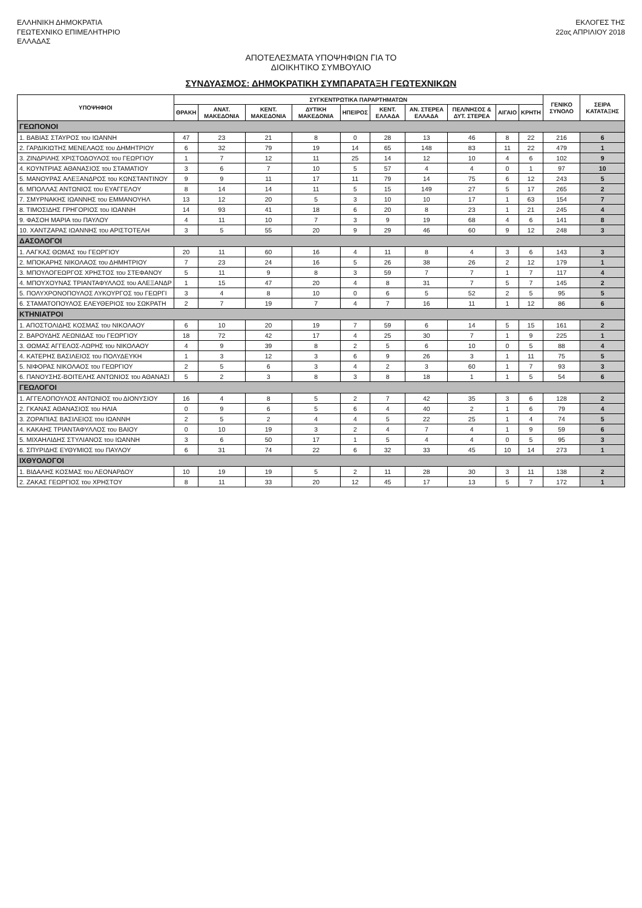ΕΛΛΗΝΙΚΗ ΔΗΜΟΚΡΑΤΙΑ
ΓΕΩΤΕΧΝΙΚΟ ΕΠΙΜΕΛΗΤΗΡΙΟ
ΕΛΛΑΔΑΣ
ΕΚΛΟΓΕΣ ΤΗΣ
22ας ΑΠΡΙΛΙΟΥ 2018
ΑΠΟΤΕΛΕΣΜΑΤΑ ΥΠΟΨΗΦΙΩΝ ΓΙΑ ΤΟ
ΔΙΟΙΚΗΤΙΚΟ ΣΥΜΒΟΥΛΙΟ
ΣΥΝΔΥΑΣΜΟΣ: ΔΗΜΟΚΡΑΤΙΚΗ ΣΥΜΠΑΡΑΤΑΞΗ ΓΕΩΤΕΧΝΙΚΩΝ
| ΥΠΟΨΗΦΙΟΙ | ΣΥΓΚΕΝΤΡΩΤΙΚΑ ΠΑΡΑΡΤΗΜΑΤΩΝ | | | | | | | | | | ΓΕΝΙΚΟ ΣΥΝΟΛΟ | ΣΕΙΡΑ ΚΑΤΑΤΑΞΗΣ |
| --- | --- | --- | --- | --- | --- | --- | --- | --- | --- | --- | --- | --- |
| | ΘΡΑΚΗ | ΑΝΑΤ. ΜΑΚΕΔΟΝΙΑ | ΚΕΝΤ. ΜΑΚΕΔΟΝΙΑ | ΔΥΤΙΚΗ ΜΑΚΕΔΟΝΙΑ | ΗΠΕΙΡΟΣ | ΚΕΝΤ. ΕΛΛΑΔΑ | ΑΝ. ΣΤΕΡΕΑ ΕΛΛΑΔΑ | ΠΕΛ/ΝΗΣΟΣ & ΔΥΤ. ΣΤΕΡΕΑ | ΑΙΓΑΙΟ | ΚΡΗΤΗ | | |
| ΓΕΩΠΟΝΟΙ | | | | | | | | | | | | |
| 1. ΒΑΒΙΑΣ ΣΤΑΥΡΟΣ του ΙΩΑΝΝΗ | 47 | 23 | 21 | 8 | 0 | 28 | 13 | 46 | 8 | 22 | 216 | 6 |
| 2. ΓΑΡΔΙΚΙΩΤΗΣ ΜΕΝΕΛΑΟΣ του ΔΗΜΗΤΡΙΟΥ | 6 | 32 | 79 | 19 | 14 | 65 | 148 | 83 | 11 | 22 | 479 | 1 |
| 3. ΖΙΝΔΡΙΛΗΣ ΧΡΙΣΤΟΔΟΥΛΟΣ του ΓΕΩΡΓΙΟΥ | 1 | 7 | 12 | 11 | 25 | 14 | 12 | 10 | 4 | 6 | 102 | 9 |
| 4. ΚΟΥΝΤΡΙΑΣ ΑΘΑΝΑΣΙΟΣ του ΣΤΑΜΑΤΙΟΥ | 3 | 6 | 7 | 10 | 5 | 57 | 4 | 4 | 0 | 1 | 97 | 10 |
| 5. ΜΑΝΟΥΡΑΣ ΑΛΕΞΑΝΔΡΟΣ του ΚΩΝΣΤΑΝΤΙΝΟΥ | 9 | 9 | 11 | 17 | 11 | 79 | 14 | 75 | 6 | 12 | 243 | 5 |
| 6. ΜΠΟΛΛΑΣ ΑΝΤΩΝΙΟΣ του ΕΥΑΓΓΕΛΟΥ | 8 | 14 | 14 | 11 | 5 | 15 | 149 | 27 | 5 | 17 | 265 | 2 |
| 7. ΣΜΥΡΝΑΚΗΣ ΙΩΑΝΝΗΣ του ΕΜΜΑΝΟΥΗΛ | 13 | 12 | 20 | 5 | 3 | 10 | 10 | 17 | 1 | 63 | 154 | 7 |
| 8. ΤΙΜΟΣΙΔΗΣ ΓΡΗΓΟΡΙΟΣ του ΙΩΑΝΝΗ | 14 | 93 | 41 | 18 | 6 | 20 | 8 | 23 | 1 | 21 | 245 | 4 |
| 9. ΦΑΣΟΗ ΜΑΡΙΑ του ΠΑΥΛΟΥ | 4 | 11 | 10 | 7 | 3 | 9 | 19 | 68 | 4 | 6 | 141 | 8 |
| 10. ΧΑΝΤΖΑΡΑΣ ΙΩΑΝΝΗΣ του ΑΡΙΣΤΟΤΕΛΗ | 3 | 5 | 55 | 20 | 9 | 29 | 46 | 60 | 9 | 12 | 248 | 3 |
| ΔΑΣΟΛΟΓΟΙ | | | | | | | | | | | | |
| 1. ΛΑΓΚΑΣ ΘΩΜΑΣ του ΓΕΩΡΓΙΟΥ | 20 | 11 | 60 | 16 | 4 | 11 | 8 | 4 | 3 | 6 | 143 | 3 |
| 2. ΜΠΟΚΑΡΗΣ ΝΙΚΟΛΑΟΣ του ΔΗΜΗΤΡΙΟΥ | 7 | 23 | 24 | 16 | 5 | 26 | 38 | 26 | 2 | 12 | 179 | 1 |
| 3. ΜΠΟΥΛΟΓΕΩΡΓΟΣ ΧΡΗΣΤΟΣ του ΣΤΕΦΑΝΟΥ | 5 | 11 | 9 | 8 | 3 | 59 | 7 | 7 | 1 | 7 | 117 | 4 |
| 4. ΜΠΟΥΧΟΥΝΑΣ ΤΡΙΑΝΤΑΦΥΛΛΟΣ του ΑΛΕΞΑΝΔΡ | 1 | 15 | 47 | 20 | 4 | 8 | 31 | 7 | 5 | 7 | 145 | 2 |
| 5. ΠΟΛΥΧΡΟΝΟΠΟΥΛΟΣ ΛΥΚΟΥΡΓΟΣ του ΓΕΩΡΓΙ | 3 | 4 | 8 | 10 | 0 | 6 | 5 | 52 | 2 | 5 | 95 | 5 |
| 6. ΣΤΑΜΑΤΟΠΟΥΛΟΣ ΕΛΕΥΘΕΡΙΟΣ του ΣΩΚΡΑΤΗ | 2 | 7 | 19 | 7 | 4 | 7 | 16 | 11 | 1 | 12 | 86 | 6 |
| ΚΤΗΝΙΑΤΡΟΙ | | | | | | | | | | | | |
| 1. ΑΠΟΣΤΟΛΙΔΗΣ ΚΟΣΜΑΣ του ΝΙΚΟΛΑΟΥ | 6 | 10 | 20 | 19 | 7 | 59 | 6 | 14 | 5 | 15 | 161 | 2 |
| 2. ΒΑΡΟΥΔΗΣ ΛΕΩΝΙΔΑΣ του ΓΕΩΡΓΙΟΥ | 18 | 72 | 42 | 17 | 4 | 25 | 30 | 7 | 1 | 9 | 225 | 1 |
| 3. ΘΩΜΑΣ ΑΓΓΕΛΟΣ-ΛΩΡΗΣ του ΝΙΚΟΛΑΟΥ | 4 | 9 | 39 | 8 | 2 | 5 | 6 | 10 | 0 | 5 | 88 | 4 |
| 4. ΚΑΤΕΡΗΣ ΒΑΣΙΛΕΙΟΣ του ΠΟΛΥΔΕΥΚΗ | 1 | 3 | 12 | 3 | 6 | 9 | 26 | 3 | 1 | 11 | 75 | 5 |
| 5. ΝΙΦΟΡΑΣ ΝΙΚΟΛΑΟΣ του ΓΕΩΡΓΙΟΥ | 2 | 5 | 6 | 3 | 4 | 2 | 3 | 60 | 1 | 7 | 93 | 3 |
| 6. ΠΑΝΟΥΣΗΣ-ΒΟΙΤΕΛΗΣ ΑΝΤΩΝΙΟΣ του ΑΘΑΝΑΣΙ | 5 | 2 | 3 | 8 | 3 | 8 | 18 | 1 | 1 | 5 | 54 | 6 |
| ΓΕΩΛΟΓΟΙ | | | | | | | | | | | | |
| 1. ΑΓΓΕΛΟΠΟΥΛΟΣ ΑΝΤΩΝΙΟΣ του ΔΙΟΝΥΣΙΟΥ | 16 | 4 | 8 | 5 | 2 | 7 | 42 | 35 | 3 | 6 | 128 | 2 |
| 2. ΓΚΑΝΑΣ ΑΘΑΝΑΣΙΟΣ του ΗΛΙΑ | 0 | 9 | 6 | 5 | 6 | 4 | 40 | 2 | 1 | 6 | 79 | 4 |
| 3. ΖΟΡΑΠΙΑΣ ΒΑΣΙΛΕΙΟΣ του ΙΩΑΝΝΗ | 2 | 5 | 2 | 4 | 4 | 5 | 22 | 25 | 1 | 4 | 74 | 5 |
| 4. ΚΑΚΑΗΣ ΤΡΙΑΝΤΑΦΥΛΛΟΣ του ΒΑΙΟΥ | 0 | 10 | 19 | 3 | 2 | 4 | 7 | 4 | 1 | 9 | 59 | 6 |
| 5. ΜΙΧΑΗΛΙΔΗΣ ΣΤΥΛΙΑΝΟΣ του ΙΩΑΝΝΗ | 3 | 6 | 50 | 17 | 1 | 5 | 4 | 4 | 0 | 5 | 95 | 3 |
| 6. ΣΠΥΡΙΔΗΣ ΕΥΘΥΜΙΟΣ του ΠΑΥΛΟΥ | 6 | 31 | 74 | 22 | 6 | 32 | 33 | 45 | 10 | 14 | 273 | 1 |
| ΙΧΘΥΟΛΟΓΟΙ | | | | | | | | | | | | |
| 1. ΒΙΔΑΛΗΣ ΚΟΣΜΑΣ του ΛΕΟΝΑΡΔΟΥ | 10 | 19 | 19 | 5 | 2 | 11 | 28 | 30 | 3 | 11 | 138 | 2 |
| 2. ΖΑΚΑΣ ΓΕΩΡΓΙΟΣ του ΧΡΗΣΤΟΥ | 8 | 11 | 33 | 20 | 12 | 45 | 17 | 13 | 5 | 7 | 172 | 1 |